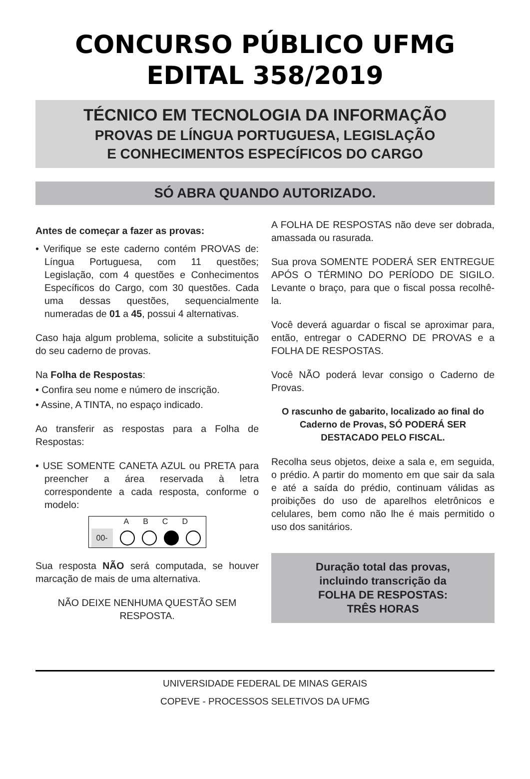CONCURSO PÚBLICO UFMG
EDITAL 358/2019
TÉCNICO EM TECNOLOGIA DA INFORMAÇÃO
PROVAS DE LÍNGUA PORTUGUESA, LEGISLAÇÃO
E CONHECIMENTOS ESPECÍFICOS DO CARGO
SÓ ABRA QUANDO AUTORIZADO.
Antes de começar a fazer as provas:
• Verifique se este caderno contém PROVAS de: Língua Portuguesa, com 11 questões; Legislação, com 4 questões e Conhecimentos Específicos do Cargo, com 30 questões. Cada uma dessas questões, sequencialmente numeradas de 01 a 45, possui 4 alternativas.
Caso haja algum problema, solicite a substituição do seu caderno de provas.
Na Folha de Respostas:
• Confira seu nome e número de inscrição.
• Assine, A TINTA, no espaço indicado.
Ao transferir as respostas para a Folha de Respostas:
• USE SOMENTE CANETA AZUL ou PRETA para preencher a área reservada à letra correspondente a cada resposta, conforme o modelo:
ABCD
00-
Sua resposta NÃO será computada, se houver marcação de mais de uma alternativa.
NÃO DEIXE NENHUMA QUESTÃO SEM RESPOSTA.
A FOLHA DE RESPOSTAS não deve ser dobrada, amassada ou rasurada.
Sua prova SOMENTE PODERÁ SER ENTREGUE APÓS O TÉRMINO DO PERÍODO DE SIGILO. Levante o braço, para que o fiscal possa recolhê-la.
Você deverá aguardar o fiscal se aproximar para, então, entregar o CADERNO DE PROVAS e a FOLHA DE RESPOSTAS.
Você NÃO poderá levar consigo o Caderno de Provas.
O rascunho de gabarito, localizado ao final do Caderno de Provas, SÓ PODERÁ SER DESTACADO PELO FISCAL.
Recolha seus objetos, deixe a sala e, em seguida, o prédio. A partir do momento em que sair da sala e até a saída do prédio, continuam válidas as proibições do uso de aparelhos eletrônicos e celulares, bem como não lhe é mais permitido o uso dos sanitários.
Duração total das provas,
incluindo transcrição da
FOLHA DE RESPOSTAS:
TRÊS HORAS
UNIVERSIDADE FEDERAL DE MINAS GERAIS
COPEVE - PROCESSOS SELETIVOS DA UFMG